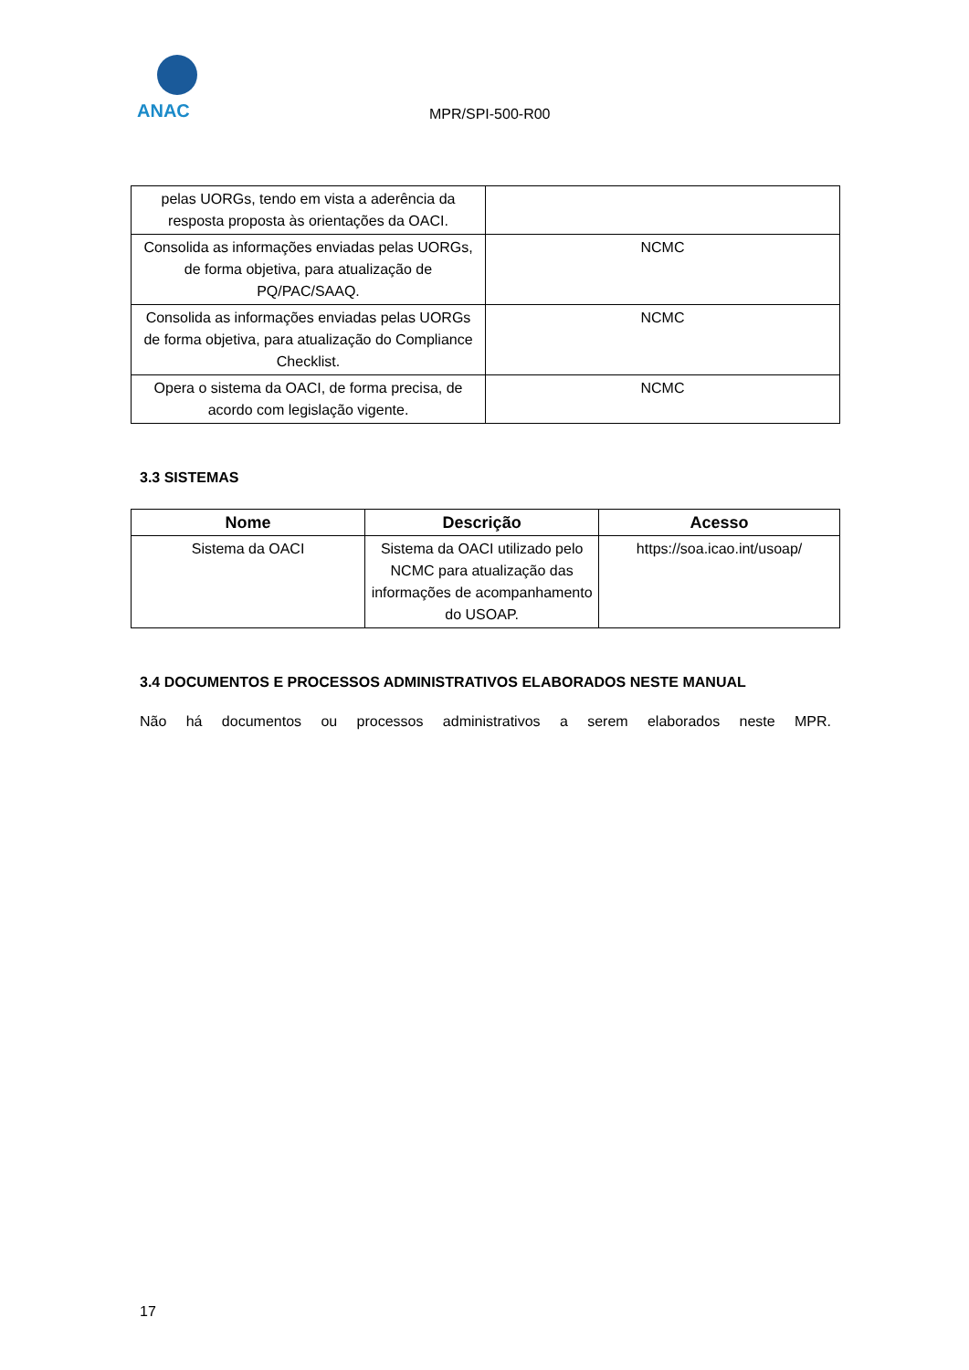ANAC
MPR/SPI-500-R00
| pelas UORGs, tendo em vista a aderência da resposta proposta às orientações da OACI. | |
| Consolida as informações enviadas pelas UORGs, de forma objetiva, para atualização de PQ/PAC/SAAQ. | NCMC |
| Consolida as informações enviadas pelas UORGs de forma objetiva, para atualização do Compliance Checklist. | NCMC |
| Opera o sistema da OACI, de forma precisa, de acordo com legislação vigente. | NCMC |
3.3 SISTEMAS
| Nome | Descrição | Acesso |
| --- | --- | --- |
| Sistema da OACI | Sistema da OACI utilizado pelo NCMC para atualização das informações de acompanhamento do USOAP. | https://soa.icao.int/usoap/ |
3.4 DOCUMENTOS E PROCESSOS ADMINISTRATIVOS ELABORADOS NESTE MANUAL
Não há documentos ou processos administrativos a serem elaborados neste MPR.
17